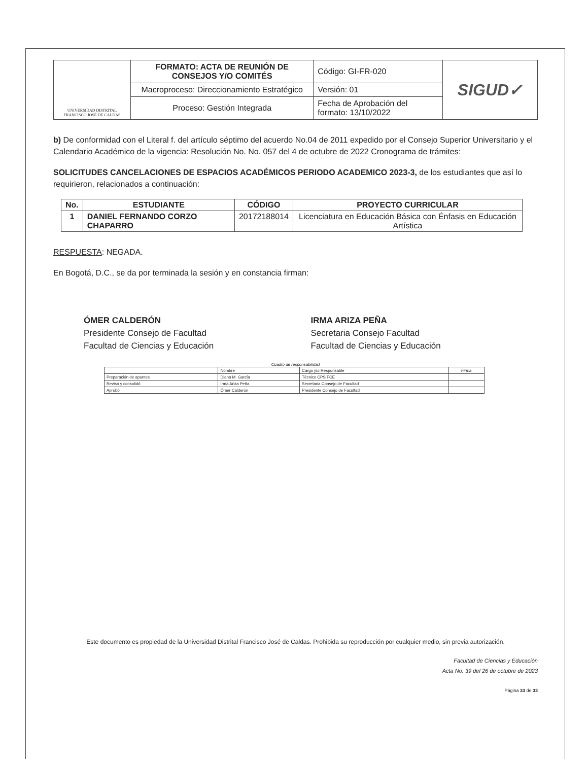| UNIVERSIDAD DISTRITAL FRANCISCO JOSÉ DE CALDAS | FORMATO: ACTA DE REUNIÓN DE CONSEJOS Y/O COMITÉS | Código: GI-FR-020 | SIGUD✓ |
| | Macroproceso: Direccionamiento Estratégico | Versión: 01 | |
| | Proceso: Gestión Integrada | Fecha de Aprobación del formato: 13/10/2022 | |
b) De conformidad con el Literal f. del artículo séptimo del acuerdo No.04 de 2011 expedido por el Consejo Superior Universitario y el Calendario Académico de la vigencia: Resolución No. No. 057 del 4 de octubre de 2022 Cronograma de trámites:
SOLICITUDES CANCELACIONES DE ESPACIOS ACADÉMICOS PERIODO ACADEMICO 2023-3, de los estudiantes que así lo requirieron, relacionados a continuación:
| No. | ESTUDIANTE | CÓDIGO | PROYECTO CURRICULAR |
| --- | --- | --- | --- |
| 1 | DANIEL FERNANDO CORZO CHAPARRO | 20172188014 | Licenciatura en Educación Básica con Énfasis en Educación Artística |
RESPUESTA: NEGADA.
En Bogotá, D.C., se da por terminada la sesión y en constancia firman:
ÓMER CALDERÓN
Presidente Consejo de Facultad
Facultad de Ciencias y Educación
IRMA ARIZA PEÑA
Secretaria Consejo Facultad
Facultad de Ciencias y Educación
Cuadro de responsabilidad
| | Nombre | Cargo y/o Responsable | Firma |
| Preparación de apuntes | Diana M. García | Técnico CPS FCE | |
| Revisó y consolidó | Irma Ariza Peña | Secretaria Consejo de Facultad | |
| Aprobó | Ómer Calderón | Presidente Consejo de Facultad | |
Este documento es propiedad de la Universidad Distrital Francisco José de Caldas. Prohibida su reproducción por cualquier medio, sin previa autorización.
Facultad de Ciencias y Educación
Acta No. 39 del 26 de octubre de 2023
Página 33 de 33